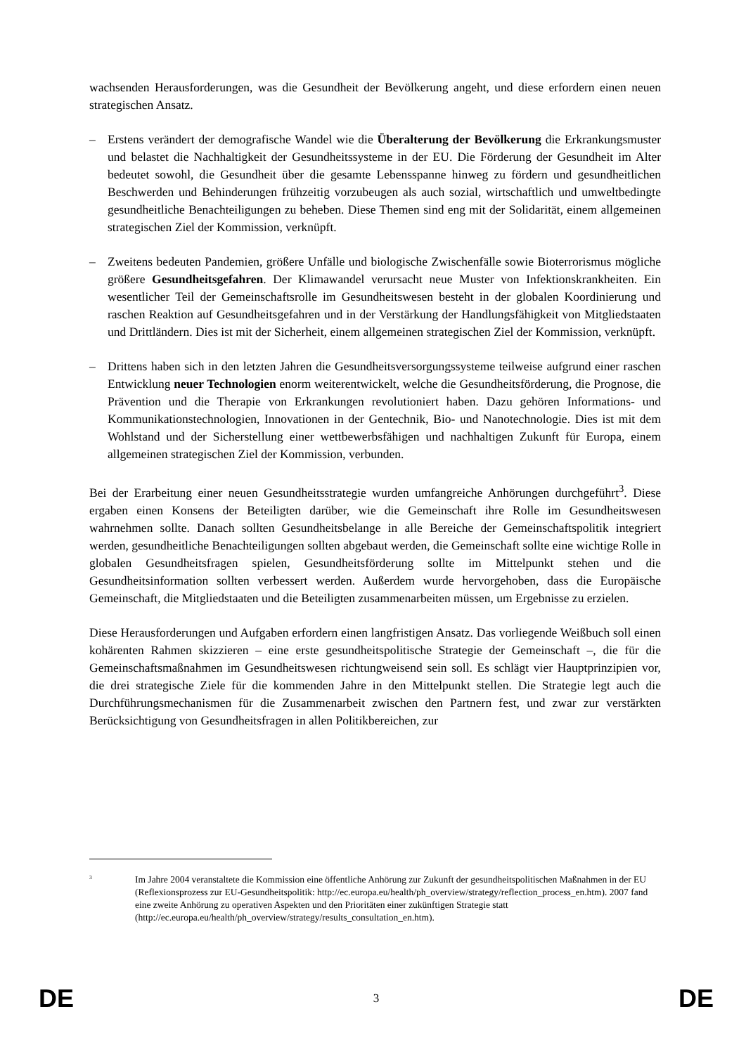wachsenden Herausforderungen, was die Gesundheit der Bevölkerung angeht, und diese erfordern einen neuen strategischen Ansatz.
– Erstens verändert der demografische Wandel wie die Überalterung der Bevölkerung die Erkrankungsmuster und belastet die Nachhaltigkeit der Gesundheitssysteme in der EU. Die Förderung der Gesundheit im Alter bedeutet sowohl, die Gesundheit über die gesamte Lebensspanne hinweg zu fördern und gesundheitlichen Beschwerden und Behinderungen frühzeitig vorzubeugen als auch sozial, wirtschaftlich und umweltbedingte gesundheitliche Benachteiligungen zu beheben. Diese Themen sind eng mit der Solidarität, einem allgemeinen strategischen Ziel der Kommission, verknüpft.
– Zweitens bedeuten Pandemien, größere Unfälle und biologische Zwischenfälle sowie Bioterrorismus mögliche größere Gesundheitsgefahren. Der Klimawandel verursacht neue Muster von Infektionskrankheiten. Ein wesentlicher Teil der Gemeinschaftsrolle im Gesundheitswesen besteht in der globalen Koordinierung und raschen Reaktion auf Gesundheitsgefahren und in der Verstärkung der Handlungsfähigkeit von Mitgliedstaaten und Drittländern. Dies ist mit der Sicherheit, einem allgemeinen strategischen Ziel der Kommission, verknüpft.
– Drittens haben sich in den letzten Jahren die Gesundheitsversorgungssysteme teilweise aufgrund einer raschen Entwicklung neuer Technologien enorm weiterentwickelt, welche die Gesundheitsförderung, die Prognose, die Prävention und die Therapie von Erkrankungen revolutioniert haben. Dazu gehören Informations- und Kommunikationstechnologien, Innovationen in der Gentechnik, Bio- und Nanotechnologie. Dies ist mit dem Wohlstand und der Sicherstellung einer wettbewerbsfähigen und nachhaltigen Zukunft für Europa, einem allgemeinen strategischen Ziel der Kommission, verbunden.
Bei der Erarbeitung einer neuen Gesundheitsstrategie wurden umfangreiche Anhörungen durchgeführt<sup>3</sup>. Diese ergaben einen Konsens der Beteiligten darüber, wie die Gemeinschaft ihre Rolle im Gesundheitswesen wahrnehmen sollte. Danach sollten Gesundheitsbelange in alle Bereiche der Gemeinschaftspolitik integriert werden, gesundheitliche Benachteiligungen sollten abgebaut werden, die Gemeinschaft sollte eine wichtige Rolle in globalen Gesundheitsfragen spielen, Gesundheitsförderung sollte im Mittelpunkt stehen und die Gesundheitsinformation sollten verbessert werden. Außerdem wurde hervorgehoben, dass die Europäische Gemeinschaft, die Mitgliedstaaten und die Beteiligten zusammenarbeiten müssen, um Ergebnisse zu erzielen.
Diese Herausforderungen und Aufgaben erfordern einen langfristigen Ansatz. Das vorliegende Weißbuch soll einen kohärenten Rahmen skizzieren – eine erste gesundheitspolitische Strategie der Gemeinschaft –, die für die Gemeinschaftsmaßnahmen im Gesundheitswesen richtungweisend sein soll. Es schlägt vier Hauptprinzipien vor, die drei strategische Ziele für die kommenden Jahre in den Mittelpunkt stellen. Die Strategie legt auch die Durchführungsmechanismen für die Zusammenarbeit zwischen den Partnern fest, und zwar zur verstärkten Berücksichtigung von Gesundheitsfragen in allen Politikbereichen, zur
<sup>3</sup>
Im Jahre 2004 veranstaltete die Kommission eine öffentliche Anhörung zur Zukunft der gesundheitspolitischen Maßnahmen in der EU (Reflexionsprozess zur EU-Gesundheitspolitik: http://ec.europa.eu/health/ph_overview/strategy/reflection_process_en.htm). 2007 fand eine zweite Anhörung zu operativen Aspekten und den Prioritäten einer zukünftigen Strategie statt (http://ec.europa.eu/health/ph_overview/strategy/results_consultation_en.htm).
DE 3 DE